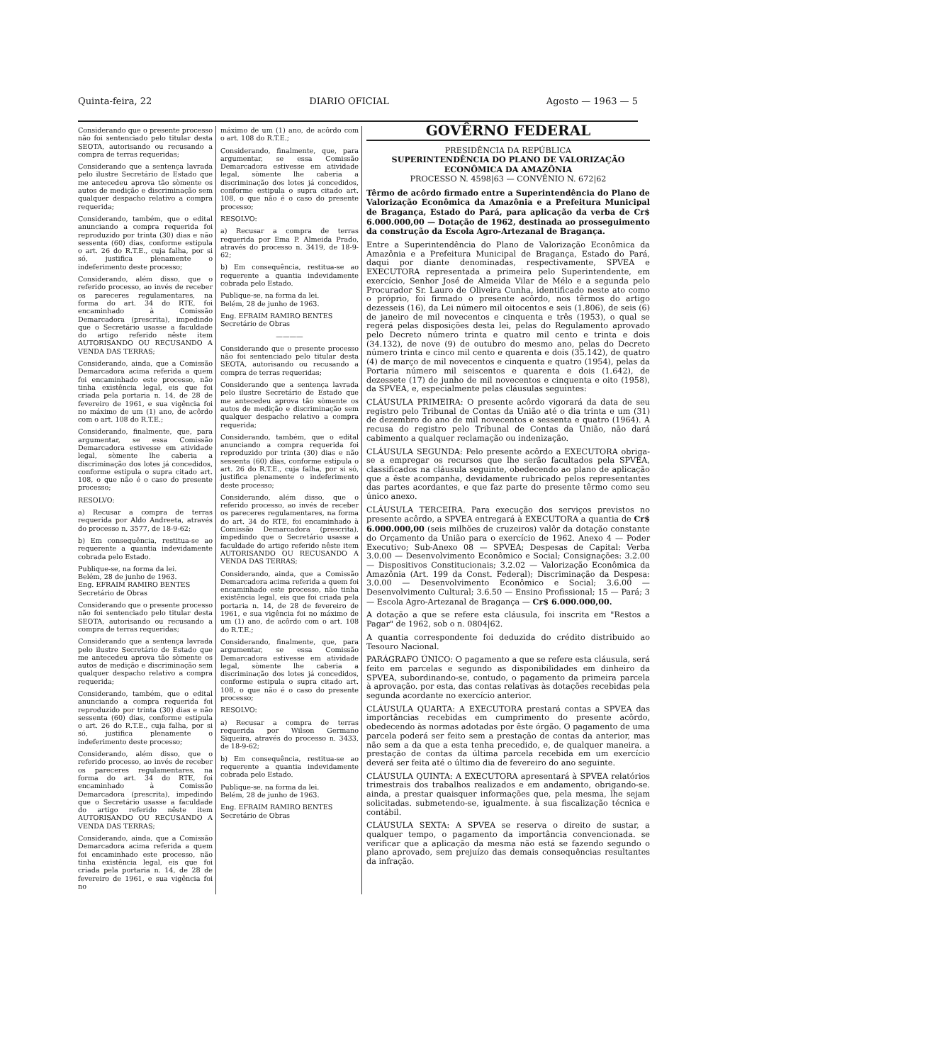Quinta-feira, 22 DIARIO OFICIAL Agosto — 1963 — 5
Considerando que o presente processo não foi sentenciado pelo titular desta SEOTA, autorisando ou recusando a compra de terras requeridas;
Considerando que a sentença lavrada pelo ilustre Secretário de Estado que me antecedeu aprova tão sòmente os autos de medição e discriminação sem qualquer despacho relativo a compra requerida;
Considerando, também, que o edital anunciando a compra requerida foi reproduzido por trinta (30) dias e não sessenta (60) dias, conforme estipula o art. 26 do R.T.E., cuja falha, por si só, justifica plenamente o indeferimento deste processo;
Considerando, além disso, que o referido processo, ao invés de receber os pareceres regulamentares, na forma do art. 34 do RTE, foi encaminhado à Comissão Demarcadora (prescrita), impedindo que o Secretário usasse a faculdade do artigo referido nêste item AUTORISANDO OU RECUSANDO A VENDA DAS TERRAS;
Considerando, ainda, que a Comissão Demarcadora acima referida a quem foi encaminhado este processo, não tinha existência legal, eis que foi criada pela portaria n. 14, de 28 de fevereiro de 1961, e sua vigência foi no máximo de um (1) ano, de acôrdo com o art. 108 do R.T.E.;
Considerando, finalmente, que, para argumentar, se essa Comissão Demarcadora estivesse em atividade legal, sòmente lhe caberia a discriminação dos lotes já concedidos, conforme estipula o supra citado art. 108, o que não é o caso do presente processo;
RESOLVO:
a) Recusar a compra de terras requerida por Aldo Andreeta, através do processo n. 3577, de 18-9-62;
b) Em consequência, restitua-se ao requerente a quantia indevidamente cobrada pelo Estado.
Publique-se, na forma da lei.
Belém, 28 de junho de 1963.
Eng. EFRAIM RAMIRO BENTES
Secretário de Obras
Considerando que o presente processo não foi sentenciado pelo titular desta SEOTA, autorisando ou recusando a compra de terras requeridas;
Considerando que a sentença lavrada pelo ilustre Secretário de Estado que me antecedeu aprova tão sòmente os autos de medição e discriminação sem qualquer despacho relativo a compra requerida;
Considerando, também, que o edital anunciando a compra requerida foi reproduzido por trinta (30) dias e não sessenta (60) dias, conforme estipula o art. 26 do R.T.E., cuja falha, por si só, justifica plenamente o indeferimento deste processo;
Considerando, além disso, que o referido processo, ao invés de receber os pareceres regulamentares, na forma do art. 34 do RTE, foi encaminhado à Comissão Demarcadora (prescrita), impedindo que o Secretário usasse a faculdade do artigo referido nêste item AUTORISANDO OU RECUSANDO A VENDA DAS TERRAS;
Considerando, ainda, que a Comissão Demarcadora acima referida a quem foi encaminhado este processo, não tinha existência legal, eis que foi criada pela portaria n. 14, de 28 de fevereiro de 1961, e sua vigência foi no
máximo de um (1) ano, de acôrdo com o art. 108 do R.T.E.;
Considerando, finalmente, que, para argumentar, se essa Comissão Demarcadora estivesse em atividade legal, sòmente lhe caberia a discriminação dos lotes já concedidos, conforme estipula o supra citado art. 108, o que não é o caso do presente processo;
RESOLVO:
a) Recusar a compra de terras requerida por Ema P. Almeida Prado, através do processo n. 3419, de 18-9-62;
b) Em consequência, restitua-se ao requerente a quantia indevidamente cobrada pelo Estado.
Publique-se, na forma da lei.
Belém, 28 de junho de 1963.
Eng. EFRAIM RAMIRO BENTES
Secretário de Obras
————
Considerando que o presente processo não foi sentenciado pelo titular desta SEOTA, autorisando ou recusando a compra de terras requeridas;
Considerando que a sentença lavrada pelo ilustre Secretário de Estado que me antecedeu aprova tão sòmente os autos de medição e discriminação sem qualquer despacho relativo a compra requerida;
Considerando, também, que o edital anunciando a compra requerida foi reproduzido por trinta (30) dias e não sessenta (60) dias, conforme estipula o art. 26 do R.T.E., cuja falha, por si só, justifica plenamente o indeferimento deste processo;
Considerando, além disso, que o referido processo, ao invés de receber os pareceres regulamentares, na forma do art. 34 do RTE, foi encaminhado à Comissão Demarcadora (prescrita), impedindo que o Secretário usasse a faculdade do artigo referido nêste item AUTORISANDO OU RECUSANDO A VENDA DAS TERRAS;
Considerando, ainda, que a Comissão Demarcadora acima referida a quem foi encaminhado este processo, não tinha existência legal, eis que foi criada pela portaria n. 14, de 28 de fevereiro de 1961, e sua vigência foi no máximo de um (1) ano, de acôrdo com o art. 108 do R.T.E.;
Considerando, finalmente, que, para argumentar, se essa Comissão Demarcadora estivesse em atividade legal, sòmente lhe caberia a discriminação dos lotes já concedidos, conforme estipula o supra citado art. 108, o que não é o caso do presente processo;
RESOLVO:
a) Recusar a compra de terras requerida por Wilson Germano Siqueira, através do processo n. 3433, de 18-9-62;
b) Em consequência, restitua-se ao requerente a quantia indevidamente cobrada pelo Estado.
Publique-se, na forma da lei.
Belém, 28 de junho de 1963.
Eng. EFRAIM RAMIRO BENTES
Secretário de Obras
GOVÊRNO FEDERAL
PRESIDÊNCIA DA REPÚBLICA
SUPERINTENDÊNCIA DO PLANO DE VALORIZAÇÃO ECONÔMICA DA AMAZÔNIA
PROCESSO N. 4598|63 — CONVÊNIO N. 672|62
Têrmo de acôrdo firmado entre a Superintendência do Plano de Valorização Econômica da Amazônia e a Prefeitura Municipal de Bragança, Estado do Pará, para aplicação da verba de Cr$ 6.000.000,00 — Dotação de 1962, destinada ao prosseguimento da construção da Escola Agro-Artezanal de Bragança.
Entre a Superintendência do Plano de Valorização Econômica da Amazônia e a Prefeitura Municipal de Bragança, Estado do Pará, daqui por diante denominadas, respectivamente, SPVEA e EXECUTORA representada a primeira pelo Superintendente, em exercício, Senhor José de Almeida Vilar de Mélo e a segunda pelo Procurador Sr. Lauro de Oliveira Cunha, identificado neste ato como o próprio, foi firmado o presente acôrdo, nos têrmos do artigo dezesseis (16), da Lei número mil oitocentos e seis (1.806), de seis (6) de janeiro de mil novecentos e cinquenta e três (1953), o qual se regerá pelas disposições desta lei, pelas do Regulamento aprovado pelo Decreto número trinta e quatro mil cento e trinta e dois (34.132), de nove (9) de outubro do mesmo ano, pelas do Decreto número trinta e cinco mil cento e quarenta e dois (35.142), de quatro (4) de março de mil novecentos e cinquenta e quatro (1954), pelas da Portaria número mil seiscentos e quarenta e dois (1.642), de dezessete (17) de junho de mil novecentos e cinquenta e oito (1958), da SPVEA, e, especialmente pelas cláusulas seguintes:
CLÁUSULA PRIMEIRA: O presente acôrdo vigorará da data de seu registro pelo Tribunal de Contas da União até o dia trinta e um (31) de dezembro do ano de mil novecentos e sessenta e quatro (1964). A recusa do registro pelo Tribunal de Contas da União, não dará cabimento a qualquer reclamação ou indenização.
CLÁUSULA SEGUNDA: Pelo presente acôrdo a EXECUTORA obriga-se a empregar os recursos que lhe serão facultados pela SPVEA, classificados na cláusula seguinte, obedecendo ao plano de aplicação que a êste acompanha, devidamente rubricado pelos representantes das partes acordantes, e que faz parte do presente têrmo como seu único anexo.
CLÁUSULA TERCEIRA. Para execução dos serviços previstos no presente acôrdo, a SPVEA entregará à EXECUTORA a quantia de Cr$ 6.000.000,00 (seis milhões de cruzeiros) valôr da dotação constante do Orçamento da União para o exercício de 1962. Anexo 4 — Poder Executivo; Sub-Anexo 08 — SPVEA; Despesas de Capital: Verba 3.0.00 — Desenvolvimento Econômico e Social; Consignações: 3.2.00 — Dispositivos Constitucionais; 3.2.02 — Valorização Econômica da Amazônia (Art. 199 da Const. Federal); Discriminação da Despesa: 3.0.00 — Desenvolvimento Econômico e Social; 3.6.00 — Desenvolvimento Cultural; 3.6.50 — Ensino Profissional; 15 — Pará; 3 — Escola Agro-Artezanal de Bragança — Cr$ 6.000.000,00.
A dotação a que se refere esta cláusula, foi inscrita em "Restos a Pagar" de 1962, sob o n. 0804|62.
A quantia correspondente foi deduzida do crédito distribuido ao Tesouro Nacional.
PARÁGRAFO ÚNICO: O pagamento a que se refere esta cláusula, será feito em parcelas e segundo as disponibilidades em dinheiro da SPVEA, subordinando-se, contudo, o pagamento da primeira parcela à aprovação. por esta, das contas relativas às dotações recebidas pela segunda acordante no exercício anterior.
CLÁUSULA QUARTA: A EXECUTORA prestará contas a SPVEA das importâncias recebidas em cumprimento do presente acôrdo, obedecendo às normas adotadas por êste órgão. O pagamento de uma parcela poderá ser feito sem a prestação de contas da anterior, mas não sem a da que a esta tenha precedido, e, de qualquer maneira. a prestação de contas da última parcela recebida em um exercício deverá ser feita até o último dia de fevereiro do ano seguinte.
CLÁUSULA QUINTA: A EXECUTORA apresentará à SPVEA relatórios trimestrais dos trabalhos realizados e em andamento, obrigando-se. ainda, a prestar quaisquer informações que, pela mesma, lhe sejam solicitadas. submetendo-se, igualmente. à sua fiscalização técnica e contábil.
CLÁUSULA SEXTA: A SPVEA se reserva o direito de sustar, a qualquer tempo, o pagamento da importância convencionada. se verificar que a aplicação da mesma não está se fazendo segundo o plano aprovado, sem prejuízo das demais consequências resultantes da infração.